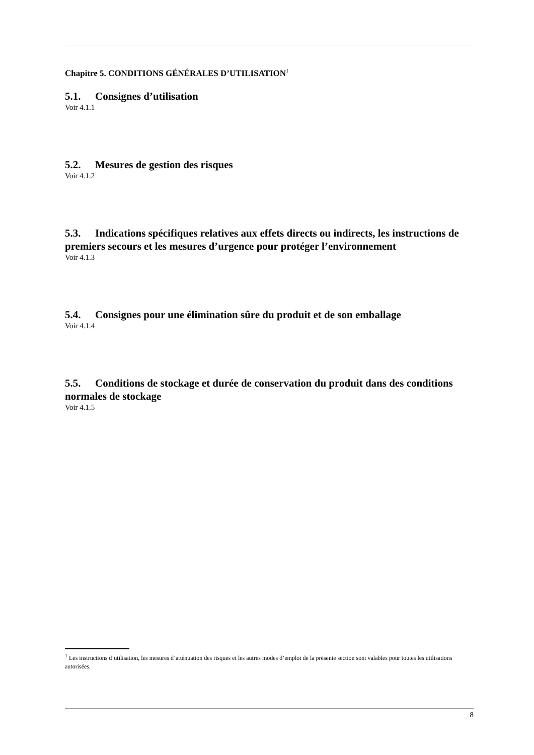Chapitre 5. CONDITIONS GÉNÉRALES D’UTILISATION<sup>1</sup>
5.1. Consignes d’utilisation
Voir 4.1.1
5.2. Mesures de gestion des risques
Voir 4.1.2
5.3. Indications spécifiques relatives aux effets directs ou indirects, les instructions de premiers secours et les mesures d’urgence pour protéger l’environnement
Voir 4.1.3
5.4. Consignes pour une élimination sûre du produit et de son emballage
Voir 4.1.4
5.5. Conditions de stockage et durée de conservation du produit dans des conditions normales de stockage
Voir 4.1.5
<sup>1</sup> Les instructions d’utilisation, les mesures d’atténuation des risques et les autres modes d’emploi de la présente section sont valables pour toutes les utilisations autorisées.
8